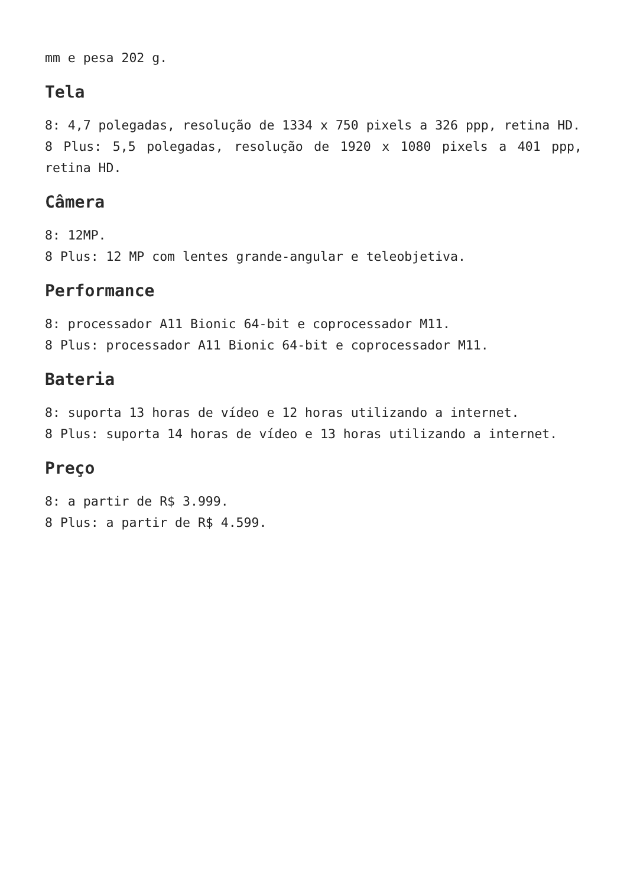mm e pesa 202 g.
Tela
8: 4,7 polegadas, resolução de 1334 x 750 pixels a 326 ppp, retina HD.
8 Plus: 5,5 polegadas, resolução de 1920 x 1080 pixels a 401 ppp, retina HD.
Câmera
8: 12MP.
8 Plus: 12 MP com lentes grande-angular e teleobjetiva.
Performance
8: processador A11 Bionic 64-bit e coprocessador M11.
8 Plus: processador A11 Bionic 64-bit e coprocessador M11.
Bateria
8: suporta 13 horas de vídeo e 12 horas utilizando a internet.
8 Plus: suporta 14 horas de vídeo e 13 horas utilizando a internet.
Preço
8: a partir de R$ 3.999.
8 Plus: a partir de R$ 4.599.